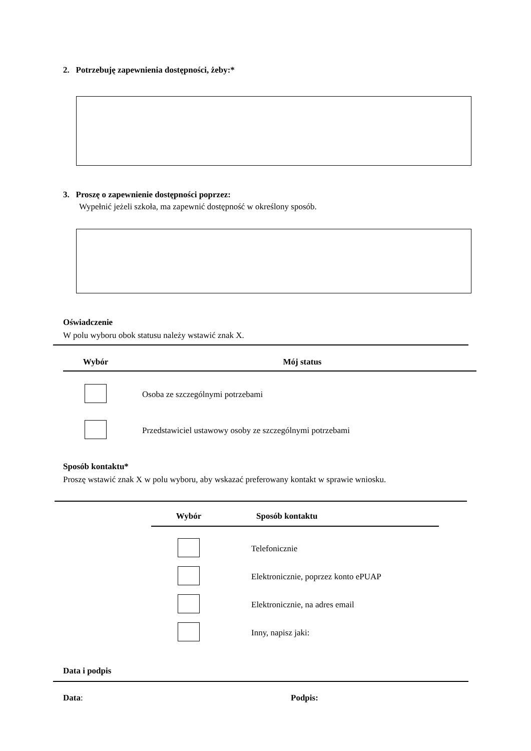2. Potrzebuję zapewnienia dostępności, żeby:*
3. Proszę o zapewnienie dostępności poprzez:
Wypełnić jeżeli szkoła, ma zapewnić dostępność w określony sposób.
Oświadczenie
W polu wyboru obok statusu należy wstawić znak X.
| Wybór | Mój status |
| --- | --- |
| | Osoba ze szczególnymi potrzebami |
| | Przedstawiciel ustawowy osoby ze szczególnymi potrzebami |
Sposób kontaktu*
Proszę wstawić znak X w polu wyboru, aby wskazać preferowany kontakt w sprawie wniosku.
| Wybór | Sposób kontaktu |
| --- | --- |
| | Telefonicznie |
| | Elektronicznie, poprzez konto ePUAP |
| | Elektronicznie, na adres email |
| | Inny, napisz jaki: |
Data i podpis
Data: Podpis: